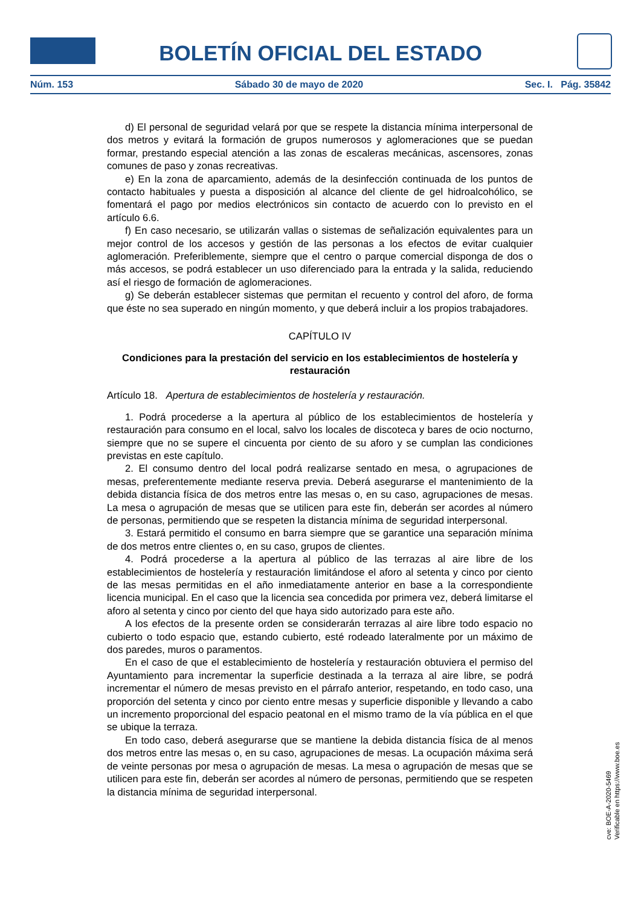BOLETÍN OFICIAL DEL ESTADO
Núm. 153 Sábado 30 de mayo de 2020 Sec. I. Pág. 35842
d) El personal de seguridad velará por que se respete la distancia mínima interpersonal de dos metros y evitará la formación de grupos numerosos y aglomeraciones que se puedan formar, prestando especial atención a las zonas de escaleras mecánicas, ascensores, zonas comunes de paso y zonas recreativas.
e) En la zona de aparcamiento, además de la desinfección continuada de los puntos de contacto habituales y puesta a disposición al alcance del cliente de gel hidroalcohólico, se fomentará el pago por medios electrónicos sin contacto de acuerdo con lo previsto en el artículo 6.6.
f) En caso necesario, se utilizarán vallas o sistemas de señalización equivalentes para un mejor control de los accesos y gestión de las personas a los efectos de evitar cualquier aglomeración. Preferiblemente, siempre que el centro o parque comercial disponga de dos o más accesos, se podrá establecer un uso diferenciado para la entrada y la salida, reduciendo así el riesgo de formación de aglomeraciones.
g) Se deberán establecer sistemas que permitan el recuento y control del aforo, de forma que éste no sea superado en ningún momento, y que deberá incluir a los propios trabajadores.
CAPÍTULO IV
Condiciones para la prestación del servicio en los establecimientos de hostelería y restauración
Artículo 18. Apertura de establecimientos de hostelería y restauración.
1. Podrá procederse a la apertura al público de los establecimientos de hostelería y restauración para consumo en el local, salvo los locales de discoteca y bares de ocio nocturno, siempre que no se supere el cincuenta por ciento de su aforo y se cumplan las condiciones previstas en este capítulo.
2. El consumo dentro del local podrá realizarse sentado en mesa, o agrupaciones de mesas, preferentemente mediante reserva previa. Deberá asegurarse el mantenimiento de la debida distancia física de dos metros entre las mesas o, en su caso, agrupaciones de mesas. La mesa o agrupación de mesas que se utilicen para este fin, deberán ser acordes al número de personas, permitiendo que se respeten la distancia mínima de seguridad interpersonal.
3. Estará permitido el consumo en barra siempre que se garantice una separación mínima de dos metros entre clientes o, en su caso, grupos de clientes.
4. Podrá procederse a la apertura al público de las terrazas al aire libre de los establecimientos de hostelería y restauración limitándose el aforo al setenta y cinco por ciento de las mesas permitidas en el año inmediatamente anterior en base a la correspondiente licencia municipal. En el caso que la licencia sea concedida por primera vez, deberá limitarse el aforo al setenta y cinco por ciento del que haya sido autorizado para este año.
A los efectos de la presente orden se considerarán terrazas al aire libre todo espacio no cubierto o todo espacio que, estando cubierto, esté rodeado lateralmente por un máximo de dos paredes, muros o paramentos.
En el caso de que el establecimiento de hostelería y restauración obtuviera el permiso del Ayuntamiento para incrementar la superficie destinada a la terraza al aire libre, se podrá incrementar el número de mesas previsto en el párrafo anterior, respetando, en todo caso, una proporción del setenta y cinco por ciento entre mesas y superficie disponible y llevando a cabo un incremento proporcional del espacio peatonal en el mismo tramo de la vía pública en el que se ubique la terraza.
En todo caso, deberá asegurarse que se mantiene la debida distancia física de al menos dos metros entre las mesas o, en su caso, agrupaciones de mesas. La ocupación máxima será de veinte personas por mesa o agrupación de mesas. La mesa o agrupación de mesas que se utilicen para este fin, deberán ser acordes al número de personas, permitiendo que se respeten la distancia mínima de seguridad interpersonal.
cve: BOE-A-2020-5469
Verificable en https://www.boe.es